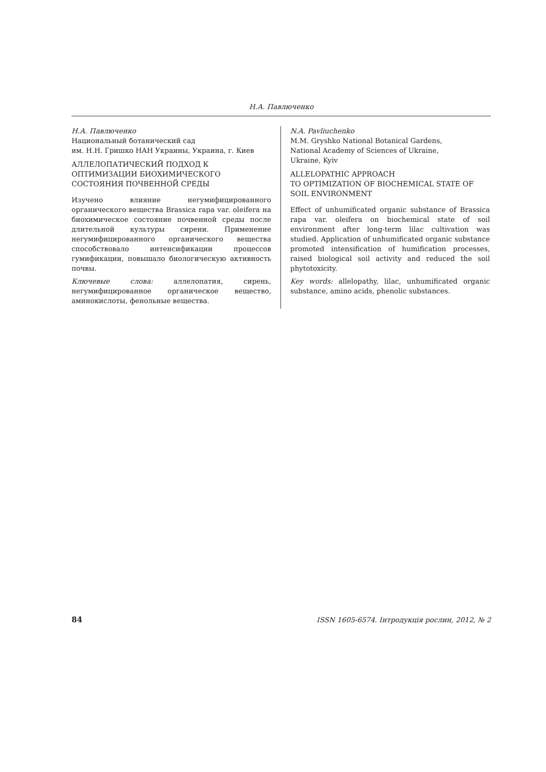Н.А. Павлюченко
Н.А. Павлюченко
Национальный ботанический сад
им. Н.Н. Гришко НАН Украины, Украина, г. Киев
АЛЛЕЛОПАТИЧЕСКИЙ ПОДХОД К ОПТИМИЗАЦИИ БИОХИМИЧЕСКОГО СОСТОЯНИЯ ПОЧВЕННОЙ СРЕДЫ
Изучено влияние негумифицированного органического вещества Brassica rapa var. oleifera на биохимическое состояние почвенной среды после длительной культуры сирени. Применение негумифицированного органического вещества способствовало интенсификации процессов гумификации, повышало биологическую активность почвы.
Ключевые слова: аллелопатия, сирень, негумифицированное органическое вещество, аминокислоты, фенольные вещества.
N.A. Pavliuchenko
M.M. Gryshko National Botanical Gardens,
National Academy of Sciences of Ukraine,
Ukraine, Kyiv
ALLELOPATHIC APPROACH
TO OPTIMIZATION OF BIOCHEMICAL STATE OF SOIL ENVIRONMENT
Effect of unhumificated organic substance of Brassica rapa var. oleifera on biochemical state of soil environment after long-term lilac cultivation was studied. Application of unhumificated organic substance promoted intensification of humification processes, raised biological soil activity and reduced the soil phytotoxicity.
Key words: allelopathy, lilac, unhumificated organic substance, amino acids, phenolic substances.
84 ISSN 1605-6574. Інтродукція рослин, 2012, № 2